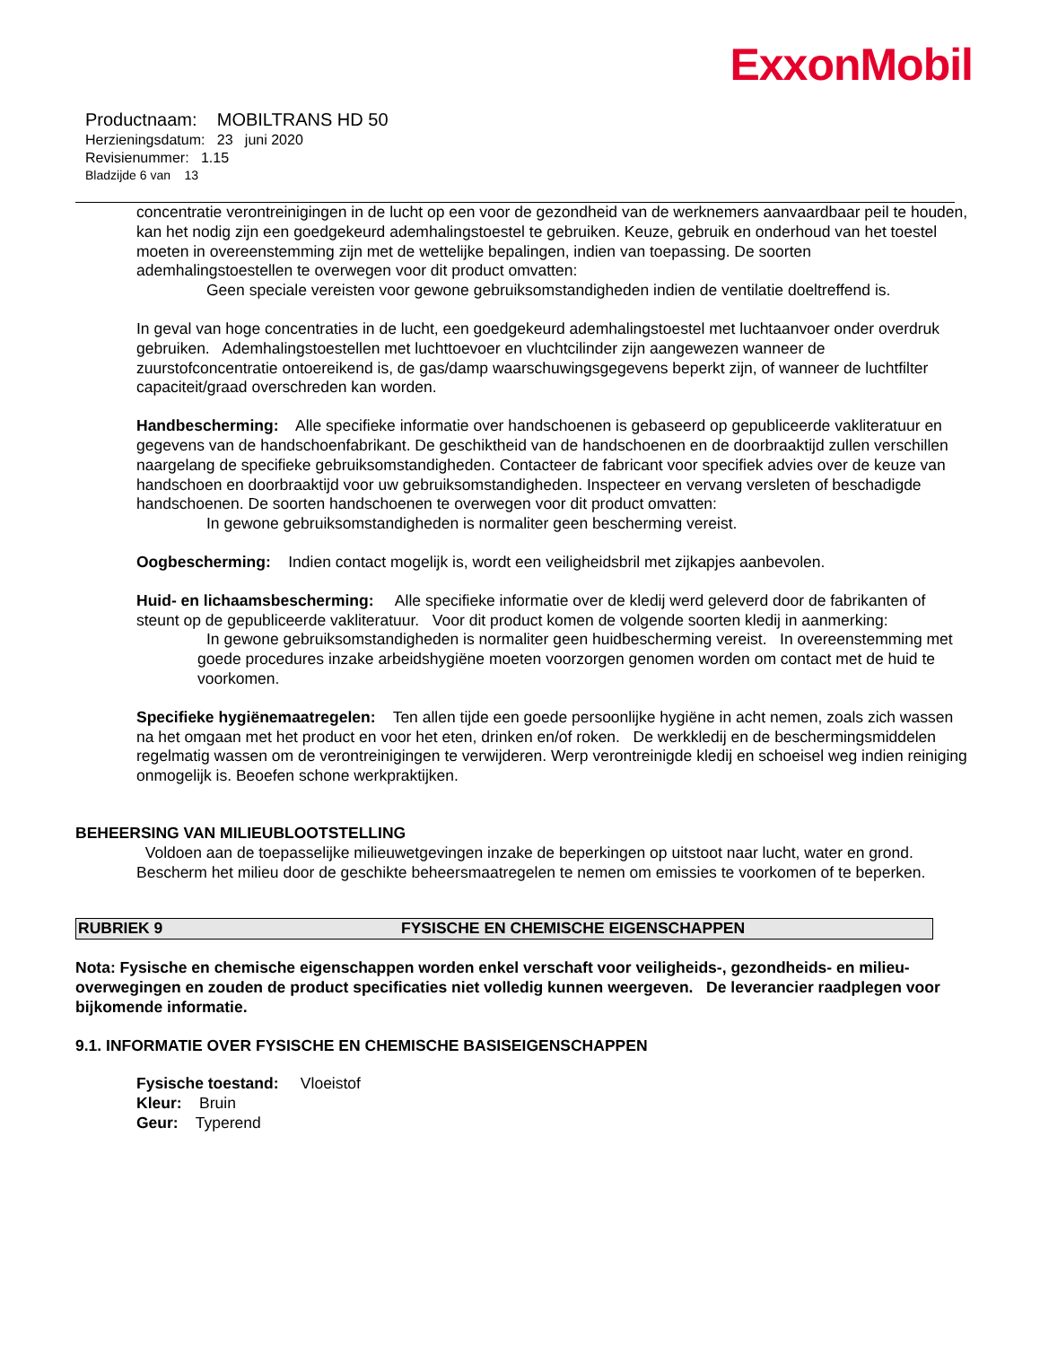ExxonMobil
Productnaam: MOBILTRANS HD 50
Herzieningsdatum: 23 juni 2020
Revisienummer: 1.15
Bladzijde 6 van 13
concentratie verontreinigingen in de lucht op een voor de gezondheid van de werknemers aanvaardbaar peil te houden, kan het nodig zijn een goedgekeurd ademhalingstoestel te gebruiken. Keuze, gebruik en onderhoud van het toestel moeten in overeenstemming zijn met de wettelijke bepalingen, indien van toepassing. De soorten ademhalingstoestellen te overwegen voor dit product omvatten:
Geen speciale vereisten voor gewone gebruiksomstandigheden indien de ventilatie doeltreffend is.
In geval van hoge concentraties in de lucht, een goedgekeurd ademhalingstoestel met luchtaanvoer onder overdruk gebruiken. Ademhalingstoestellen met luchttoevoer en vluchtcilinder zijn aangewezen wanneer de zuurstofconcentratie ontoereikend is, de gas/damp waarschuwingsgegevens beperkt zijn, of wanneer de luchtfilter capaciteit/graad overschreden kan worden.
Handbescherming: Alle specifieke informatie over handschoenen is gebaseerd op gepubliceerde vakliteratuur en gegevens van de handschoenfabrikant. De geschiktheid van de handschoenen en de doorbraaktijd zullen verschillen naargelang de specifieke gebruiksomstandigheden. Contacteer de fabricant voor specifiek advies over de keuze van handschoen en doorbraaktijd voor uw gebruiksomstandigheden. Inspecteer en vervang versleten of beschadigde handschoenen. De soorten handschoenen te overwegen voor dit product omvatten:
In gewone gebruiksomstandigheden is normaliter geen bescherming vereist.
Oogbescherming: Indien contact mogelijk is, wordt een veiligheidsbril met zijkapjes aanbevolen.
Huid- en lichaamsbescherming: Alle specifieke informatie over de kledij werd geleverd door de fabrikanten of steunt op de gepubliceerde vakliteratuur. Voor dit product komen de volgende soorten kledij in aanmerking:
In gewone gebruiksomstandigheden is normaliter geen huidbescherming vereist. In overeenstemming met goede procedures inzake arbeidshygiëne moeten voorzorgen genomen worden om contact met de huid te voorkomen.
Specifieke hygiënemaatregelen: Ten allen tijde een goede persoonlijke hygiëne in acht nemen, zoals zich wassen na het omgaan met het product en voor het eten, drinken en/of roken. De werkkledij en de beschermingsmiddelen regelmatig wassen om de verontreinigingen te verwijderen. Werp verontreinigde kledij en schoeisel weg indien reiniging onmogelijk is. Beoefen schone werkpraktijken.
BEHEERSING VAN MILIEUBLOOTSTELLING
Voldoen aan de toepasselijke milieuwetgevingen inzake de beperkingen op uitstoot naar lucht, water en grond. Bescherm het milieu door de geschikte beheersmaatregelen te nemen om emissies te voorkomen of te beperken.
RUBRIEK 9 FYSISCHE EN CHEMISCHE EIGENSCHAPPEN
Nota: Fysische en chemische eigenschappen worden enkel verschaft voor veiligheids-, gezondheids- en milieu-overwegingen en zouden de product specificaties niet volledig kunnen weergeven. De leverancier raadplegen voor bijkomende informatie.
9.1. INFORMATIE OVER FYSISCHE EN CHEMISCHE BASISEIGENSCHAPPEN
Fysische toestand: Vloeistof
Kleur: Bruin
Geur: Typerend